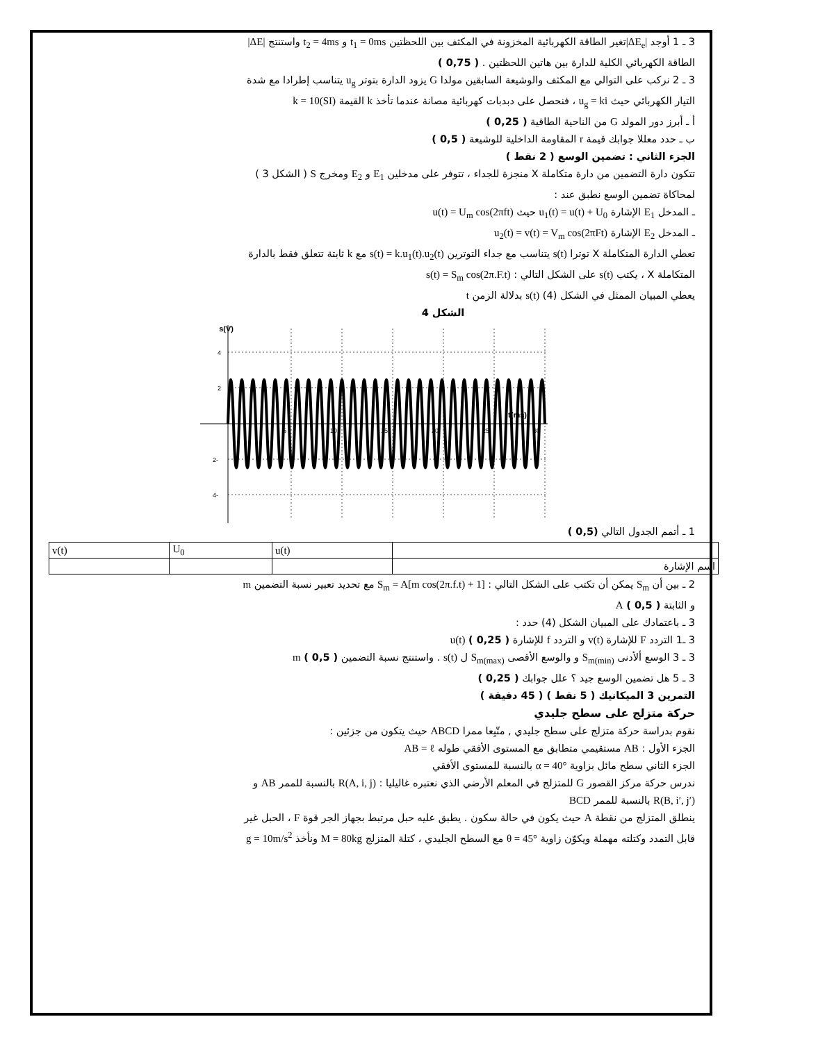3 ـ 1 أوجد |ΔE<sub>e</sub>|تغير الطاقة الكهربائية المخزونة في المكثف بين اللحظتين t<sub>1</sub> = 0ms و t<sub>2</sub> = 4ms واستنتج |ΔE|
الطاقة الكهربائي الكلية للدارة بين هاتين اللحظتين . ( 0,75 )
3 ـ 2 نركب على التوالي مع المكثف والوشيعة السابقين مولدا G يزود الدارة بتوتر u<sub>g</sub> يتناسب إطرادا مع شدة
التيار الكهربائي حيث u<sub>g</sub> = ki ، فنحصل على دبدبات كهربائية مصانة عندما تأخذ k القيمة k = 10(SI)
أ ـ أبرز دور المولد G من الناحية الطاقية ( 0,25 )
ب ـ حدد معللا جوابك قيمة r المقاومة الداخلية للوشيعة ( 0,5 )
الجزء الثاني : تضمين الوسع ( 2 نقط )
تتكون دارة التضمين من دارة متكاملة X منجزة للجداء ، تتوفر على مدخلين E<sub>1</sub> و E<sub>2</sub> ومخرج S ( الشكل 3 )
لمحاكاة تضمين الوسع نطبق عند :
ـ المدخل E<sub>1</sub> الإشارة u<sub>1</sub>(t) = u(t) + U<sub>0</sub> حيث u(t) = U<sub>m</sub> cos(2πft)
ـ المدخل E<sub>2</sub> الإشارة u<sub>2</sub>(t) = v(t) = V<sub>m</sub> cos(2πFt)
تعطي الدارة المتكاملة X توترا s(t) يتناسب مع جداء التوترين s(t) = k.u<sub>1</sub>(t).u<sub>2</sub>(t) مع k ثابتة تتعلق فقط بالدارة
المتكاملة X ، يكتب s(t) على الشكل التالي : s(t) = S<sub>m</sub> cos(2π.F.t)
يعطي المبيان الممثل في الشكل (4) s(t) بدلالة الزمن t
الشكل 4
s(V)
4
2
-2
-4
5
10
15
20
25
30
t(ms)
1 ـ أتمم الجدول التالي (0,5 )
| | u(t) | U<sub>0</sub> | v(t) |
| اسم الإشارة | | | |
2 ـ بين أن S<sub>m</sub> يمكن أن تكتب على الشكل التالي : S<sub>m</sub> = A[m cos(2π.f.t) + 1] مع تحديد تعبير نسبة التضمين m
و الثابتة A ( 0,5 )
3 ـ باعتمادك على المبيان الشكل (4) حدد :
3 ـ1 التردد F للإشارة v(t) و التردد f للإشارة u(t) ( 0,25 )
3 ـ 3 الوسع ألأدنى S<sub>m(min)</sub> و والوسع الأقصى S<sub>m(max)</sub> ل s(t) . واستنتج نسبة التضمين m ( 0,5 )
3 ـ 5 هل تضمين الوسع جيد ؟ علل جوابك ( 0,25 )
التمرين 3 الميكانيك ( 5 نقط ) ( 45 دقيقة )
حركة متزلج على سطح جليدي
نقوم بدراسة حركة متزلج على سطح جليدي , متّبِعا ممرا ABCD حيث يتكون من جزئين :
الجزء الأول : AB مستقيمي متطابق مع المستوى الأفقي طوله AB = ℓ
الجزء الثاني سطح مائل بزاوية α = 40° بالنسبة للمستوى الأفقي
ندرس حركة مركز القصور G للمتزلج في المعلم الأرضي الذي نعتبره غاليليا : R(A, i, j) بالنسبة للممر AB و
R(B, i′, j′) بالنسبة للممر BCD
ينطلق المتزلج من نقطة A حيث يكون في حالة سكون . يطبق عليه حبل مرتبط بجهاز الجر قوة F ، الحبل غير
قابل التمدد وكتلته مهملة ويكوّن زاوية θ = 45° مع السطح الجليدي ، كتلة المتزلج M = 80kg ونأخذ g = 10m/s<sup>2</sup>